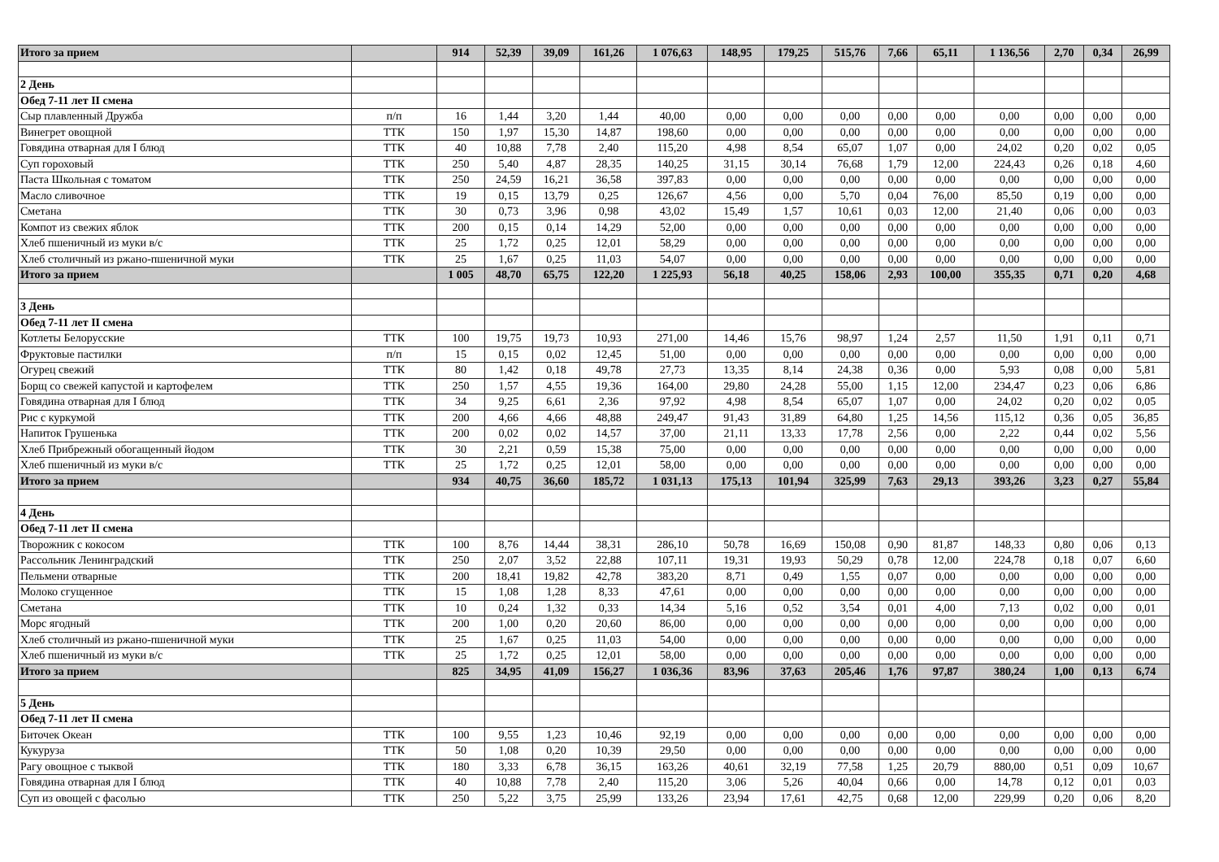| Итого за прием | | 914 | 52,39 | 39,09 | 161,26 | 1 076,63 | 148,95 | 179,25 | 515,76 | 7,66 | 65,11 | 1 136,56 | 2,70 | 0,34 | 26,99 |
| 2 День | | | | | | | | | | | | | | | |
| Обед 7-11 лет II смена | | | | | | | | | | | | | | | |
| Сыр плавленный Дружба | п/п | 16 | 1,44 | 3,20 | 1,44 | 40,00 | 0,00 | 0,00 | 0,00 | 0,00 | 0,00 | 0,00 | 0,00 | 0,00 | 0,00 |
| Винегрет овощной | ТТК | 150 | 1,97 | 15,30 | 14,87 | 198,60 | 0,00 | 0,00 | 0,00 | 0,00 | 0,00 | 0,00 | 0,00 | 0,00 | 0,00 |
| Говядина отварная для I блюд | ТТК | 40 | 10,88 | 7,78 | 2,40 | 115,20 | 4,98 | 8,54 | 65,07 | 1,07 | 0,00 | 24,02 | 0,20 | 0,02 | 0,05 |
| Суп гороховый | ТТК | 250 | 5,40 | 4,87 | 28,35 | 140,25 | 31,15 | 30,14 | 76,68 | 1,79 | 12,00 | 224,43 | 0,26 | 0,18 | 4,60 |
| Паста Школьная с томатом | ТТК | 250 | 24,59 | 16,21 | 36,58 | 397,83 | 0,00 | 0,00 | 0,00 | 0,00 | 0,00 | 0,00 | 0,00 | 0,00 | 0,00 |
| Масло сливочное | ТТК | 19 | 0,15 | 13,79 | 0,25 | 126,67 | 4,56 | 0,00 | 5,70 | 0,04 | 76,00 | 85,50 | 0,19 | 0,00 | 0,00 |
| Сметана | ТТК | 30 | 0,73 | 3,96 | 0,98 | 43,02 | 15,49 | 1,57 | 10,61 | 0,03 | 12,00 | 21,40 | 0,06 | 0,00 | 0,03 |
| Компот из свежих яблок | ТТК | 200 | 0,15 | 0,14 | 14,29 | 52,00 | 0,00 | 0,00 | 0,00 | 0,00 | 0,00 | 0,00 | 0,00 | 0,00 | 0,00 |
| Хлеб пшеничный из муки в/с | ТТК | 25 | 1,72 | 0,25 | 12,01 | 58,29 | 0,00 | 0,00 | 0,00 | 0,00 | 0,00 | 0,00 | 0,00 | 0,00 | 0,00 |
| Хлеб столичный из ржано-пшеничной муки | ТТК | 25 | 1,67 | 0,25 | 11,03 | 54,07 | 0,00 | 0,00 | 0,00 | 0,00 | 0,00 | 0,00 | 0,00 | 0,00 | 0,00 |
| Итого за прием | | 1 005 | 48,70 | 65,75 | 122,20 | 1 225,93 | 56,18 | 40,25 | 158,06 | 2,93 | 100,00 | 355,35 | 0,71 | 0,20 | 4,68 |
| 3 День | | | | | | | | | | | | | | | |
| Обед 7-11 лет II смена | | | | | | | | | | | | | | | |
| Котлеты Белорусские | ТТК | 100 | 19,75 | 19,73 | 10,93 | 271,00 | 14,46 | 15,76 | 98,97 | 1,24 | 2,57 | 11,50 | 1,91 | 0,11 | 0,71 |
| Фруктовые пастилки | п/п | 15 | 0,15 | 0,02 | 12,45 | 51,00 | 0,00 | 0,00 | 0,00 | 0,00 | 0,00 | 0,00 | 0,00 | 0,00 | 0,00 |
| Огурец свежий | ТТК | 80 | 1,42 | 0,18 | 49,78 | 27,73 | 13,35 | 8,14 | 24,38 | 0,36 | 0,00 | 5,93 | 0,08 | 0,00 | 5,81 |
| Борщ со свежей капустой и картофелем | ТТК | 250 | 1,57 | 4,55 | 19,36 | 164,00 | 29,80 | 24,28 | 55,00 | 1,15 | 12,00 | 234,47 | 0,23 | 0,06 | 6,86 |
| Говядина отварная для I блюд | ТТК | 34 | 9,25 | 6,61 | 2,36 | 97,92 | 4,98 | 8,54 | 65,07 | 1,07 | 0,00 | 24,02 | 0,20 | 0,02 | 0,05 |
| Рис с куркумой | ТТК | 200 | 4,66 | 4,66 | 48,88 | 249,47 | 91,43 | 31,89 | 64,80 | 1,25 | 14,56 | 115,12 | 0,36 | 0,05 | 36,85 |
| Напиток Грушенька | ТТК | 200 | 0,02 | 0,02 | 14,57 | 37,00 | 21,11 | 13,33 | 17,78 | 2,56 | 0,00 | 2,22 | 0,44 | 0,02 | 5,56 |
| Хлеб Прибрежный обогащенный йодом | ТТК | 30 | 2,21 | 0,59 | 15,38 | 75,00 | 0,00 | 0,00 | 0,00 | 0,00 | 0,00 | 0,00 | 0,00 | 0,00 | 0,00 |
| Хлеб пшеничный из муки в/с | ТТК | 25 | 1,72 | 0,25 | 12,01 | 58,00 | 0,00 | 0,00 | 0,00 | 0,00 | 0,00 | 0,00 | 0,00 | 0,00 | 0,00 |
| Итого за прием | | 934 | 40,75 | 36,60 | 185,72 | 1 031,13 | 175,13 | 101,94 | 325,99 | 7,63 | 29,13 | 393,26 | 3,23 | 0,27 | 55,84 |
| 4 День | | | | | | | | | | | | | | | |
| Обед 7-11 лет II смена | | | | | | | | | | | | | | | |
| Творожник с кокосом | ТТК | 100 | 8,76 | 14,44 | 38,31 | 286,10 | 50,78 | 16,69 | 150,08 | 0,90 | 81,87 | 148,33 | 0,80 | 0,06 | 0,13 |
| Рассольник Ленинградский | ТТК | 250 | 2,07 | 3,52 | 22,88 | 107,11 | 19,31 | 19,93 | 50,29 | 0,78 | 12,00 | 224,78 | 0,18 | 0,07 | 6,60 |
| Пельмени отварные | ТТК | 200 | 18,41 | 19,82 | 42,78 | 383,20 | 8,71 | 0,49 | 1,55 | 0,07 | 0,00 | 0,00 | 0,00 | 0,00 | 0,00 |
| Молоко сгущенное | ТТК | 15 | 1,08 | 1,28 | 8,33 | 47,61 | 0,00 | 0,00 | 0,00 | 0,00 | 0,00 | 0,00 | 0,00 | 0,00 | 0,00 |
| Сметана | ТТК | 10 | 0,24 | 1,32 | 0,33 | 14,34 | 5,16 | 0,52 | 3,54 | 0,01 | 4,00 | 7,13 | 0,02 | 0,00 | 0,01 |
| Морс ягодный | ТТК | 200 | 1,00 | 0,20 | 20,60 | 86,00 | 0,00 | 0,00 | 0,00 | 0,00 | 0,00 | 0,00 | 0,00 | 0,00 | 0,00 |
| Хлеб столичный из ржано-пшеничной муки | ТТК | 25 | 1,67 | 0,25 | 11,03 | 54,00 | 0,00 | 0,00 | 0,00 | 0,00 | 0,00 | 0,00 | 0,00 | 0,00 | 0,00 |
| Хлеб пшеничный из муки в/с | ТТК | 25 | 1,72 | 0,25 | 12,01 | 58,00 | 0,00 | 0,00 | 0,00 | 0,00 | 0,00 | 0,00 | 0,00 | 0,00 | 0,00 |
| Итого за прием | | 825 | 34,95 | 41,09 | 156,27 | 1 036,36 | 83,96 | 37,63 | 205,46 | 1,76 | 97,87 | 380,24 | 1,00 | 0,13 | 6,74 |
| 5 День | | | | | | | | | | | | | | | |
| Обед 7-11 лет II смена | | | | | | | | | | | | | | | |
| Биточек Океан | ТТК | 100 | 9,55 | 1,23 | 10,46 | 92,19 | 0,00 | 0,00 | 0,00 | 0,00 | 0,00 | 0,00 | 0,00 | 0,00 | 0,00 |
| Кукуруза | ТТК | 50 | 1,08 | 0,20 | 10,39 | 29,50 | 0,00 | 0,00 | 0,00 | 0,00 | 0,00 | 0,00 | 0,00 | 0,00 | 0,00 |
| Рагу овощное с тыквой | ТТК | 180 | 3,33 | 6,78 | 36,15 | 163,26 | 40,61 | 32,19 | 77,58 | 1,25 | 20,79 | 880,00 | 0,51 | 0,09 | 10,67 |
| Говядина отварная для I блюд | ТТК | 40 | 10,88 | 7,78 | 2,40 | 115,20 | 3,06 | 5,26 | 40,04 | 0,66 | 0,00 | 14,78 | 0,12 | 0,01 | 0,03 |
| Суп из овощей с фасолью | ТТК | 250 | 5,22 | 3,75 | 25,99 | 133,26 | 23,94 | 17,61 | 42,75 | 0,68 | 12,00 | 229,99 | 0,20 | 0,06 | 8,20 |